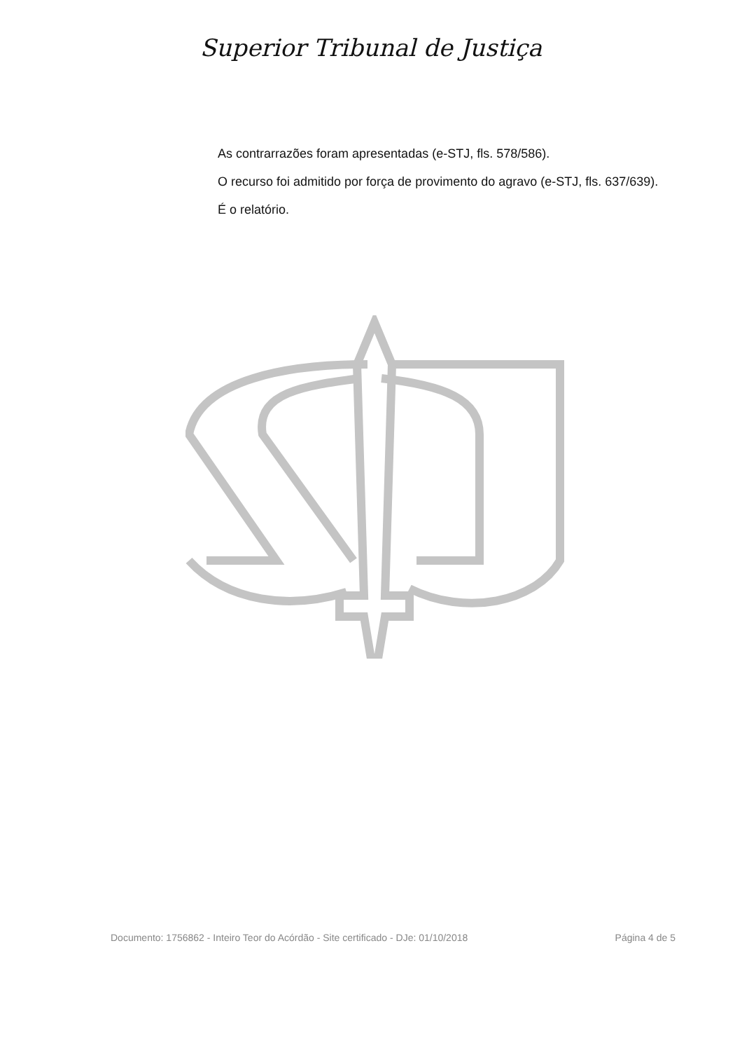Superior Tribunal de Justiça
As contrarrazões foram apresentadas (e-STJ, fls. 578/586).
O recurso foi admitido por força de provimento do agravo (e-STJ, fls. 637/639).
É o relatório.
Documento: 1756862 - Inteiro Teor do Acórdão - Site certificado - DJe: 01/10/2018 Página 4 de 5